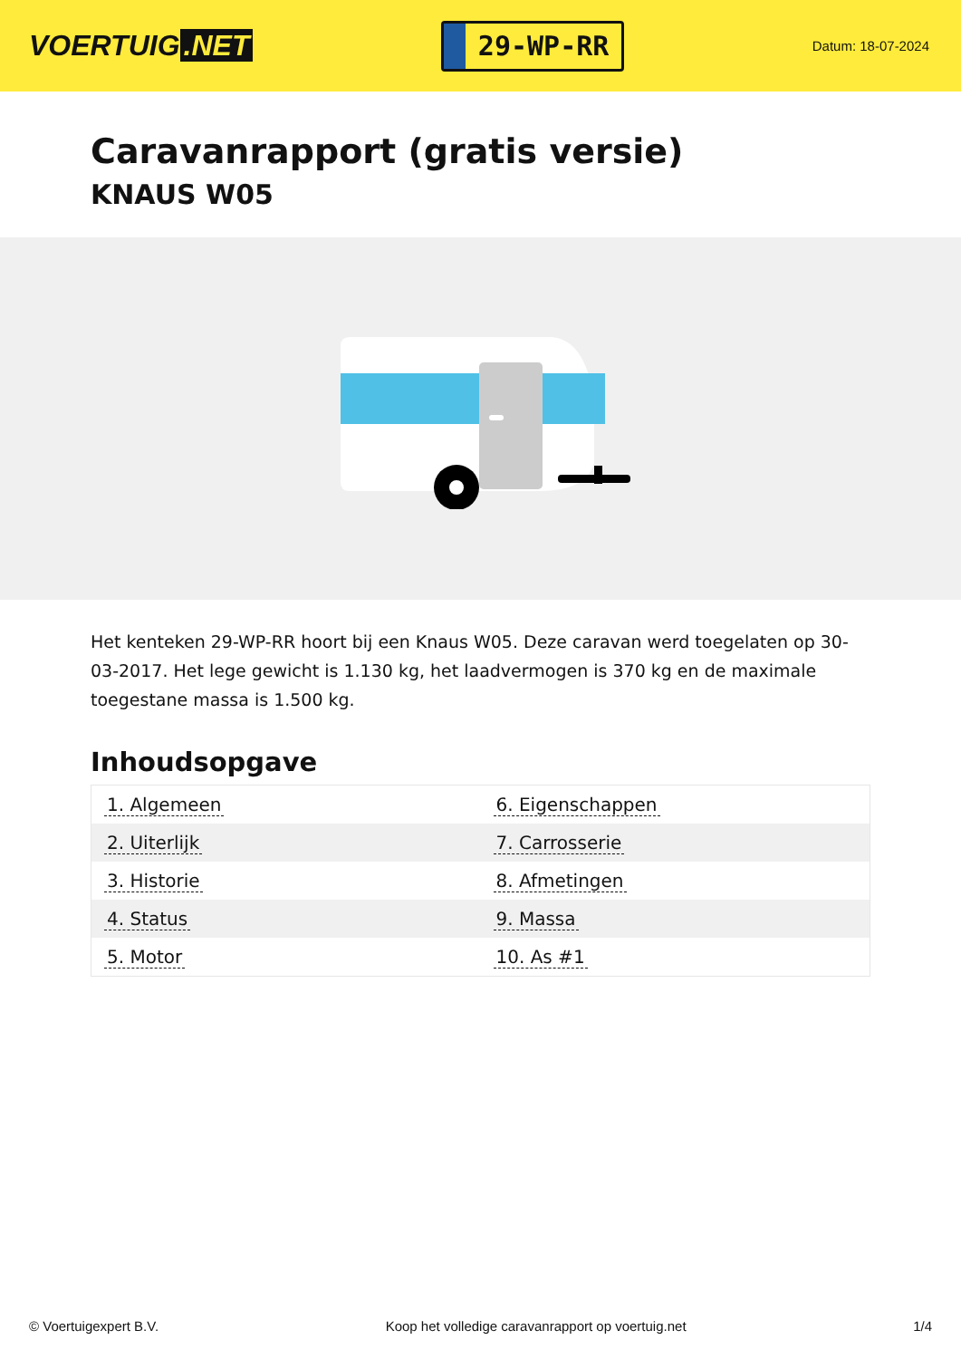VOERTUIG.NET
29-WP-RR
Datum: 18-07-2024
Caravanrapport (gratis versie)
KNAUS W05
Het kenteken 29-WP-RR hoort bij een Knaus W05. Deze caravan werd toegelaten op 30-03-2017. Het lege gewicht is 1.130 kg, het laadvermogen is 370 kg en de maximale toegestane massa is 1.500 kg.
Inhoudsopgave
| 1. Algemeen | 6. Eigenschappen |
| 2. Uiterlijk | 7. Carrosserie |
| 3. Historie | 8. Afmetingen |
| 4. Status | 9. Massa |
| 5. Motor | 10. As #1 |
© Voertuigexpert B.V. Koop het volledige caravanrapport op voertuig.net 1/4